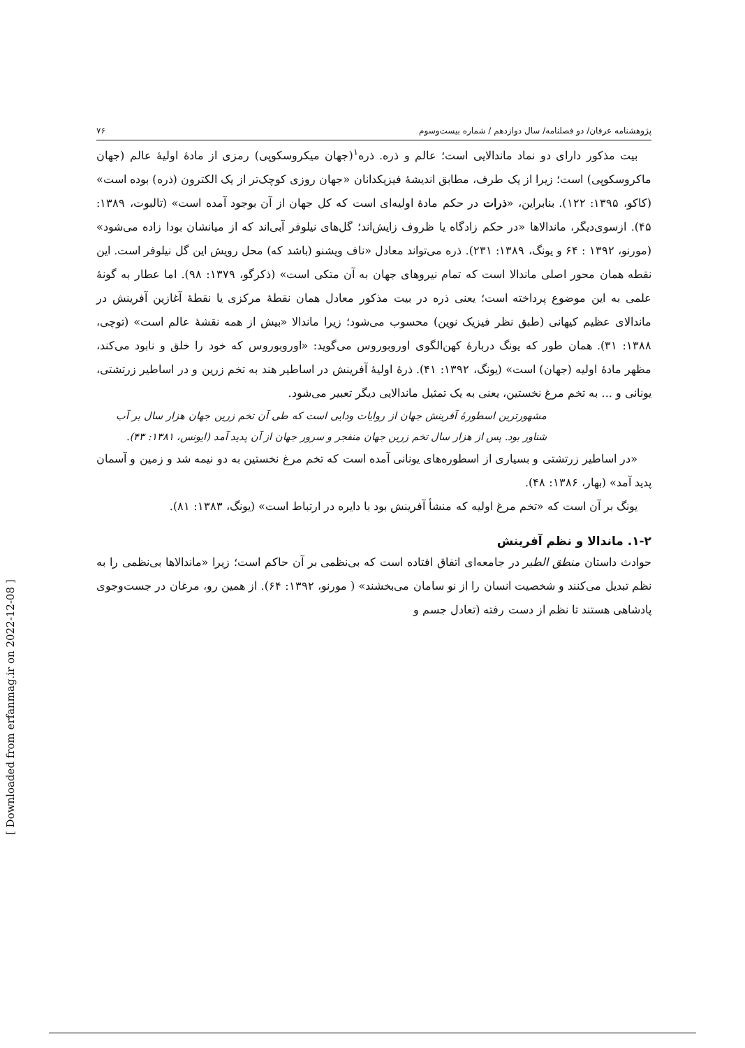پژوهشنامه عرفان/ دو فصلنامه/ سال دوازدهم / شماره بیست‌وسوم ۷۶
بیت مذکور دارای دو نماد ماندالایی است؛ عالم و ذره. ذره<sup>۱</sup>(جهان میکروسکوپی) رمزی از مادۀ اولیۀ عالم (جهان ماکروسکوپی) است؛ زیرا از یک طرف، مطابق اندیشۀ فیزیکدانان «جهان روزی کوچک‌تر از یک الکترون (ذره) بوده است» (کاکو، ۱۳۹۵: ۱۲۲). بنابراین، «ذرات در حکم مادۀ اولیه‌ای است که کل جهان از آن بوجود آمده است» (تالبوت، ۱۳۸۹: ۴۵). ازسوی‌دیگر، ماندالاها «در حکم زادگاه یا ظروف زایش‌اند؛ گل‌های نیلوفر آبی‌اند که از میانشان بودا زاده می‌شود» (مورنو، ۱۳۹۲ : ۶۴ و یونگ، ۱۳۸۹: ۲۳۱). ذره می‌تواند معادل «ناف ویشنو (باشد که) محل رویش این گل نیلوفر است. این نقطه همان محور اصلی ماندالا است که تمام نیروهای جهان به آن متکی است» (ذکرگو، ۱۳۷۹: ۹۸). اما عطار به گونۀ علمی به این موضوع پرداخته است؛ یعنی ذره در بیت مذکور معادل همان نقطۀ مرکزی یا نقطۀ آغازین آفرینش در ماندالای عظیم کیهانی (طبق نظر فیزیک نوین) محسوب می‌شود؛ زیرا ماندالا «بیش از همه نقشۀ عالم است» (توچی، ۱۳۸۸: ۳۱). همان طور که یونگ دربارۀ کهن‌الگوی اوروبوروس می‌گوید: «اوروبوروس که خود را خلق و نابود می‌کند، مظهر مادۀ اولیه (جهان) است» (یونگ، ۱۳۹۲: ۴۱). ذرۀ اولیۀ آفرینش در اساطیر هند به تخم زرین و در اساطیر زرتشتی، یونانی و ... به تخم مرغ نخستین، یعنی به یک تمثیل ماندالایی دیگر تعبیر می‌شود.
مشهورترین اسطورۀ آفرینش جهان از روایات ودایی است که طی آن تخم زرین جهان هزار سال بر آب شناور بود. پس از هزار سال تخم زرین جهان منفجر و سرور جهان از آن پدید آمد (ایونس، ۱۳۸۱: ۴۳).
«در اساطیر زرتشتی و بسیاری از اسطوره‌های یونانی آمده است که تخم مرغ نخستین به دو نیمه شد و زمین و آسمان پدید آمد» (بهار، ۱۳۸۶: ۴۸).
یونگ بر آن است که «تخم مرغ اولیه که منشأ آفرینش بود با دایره در ارتباط است» (یونگ، ۱۳۸۳: ۸۱).
۱-۲. ماندالا و نظم آفرینش
حوادث داستان منطق الطیر در جامعه‌ای اتفاق افتاده است که بی‌نظمی بر آن حاکم است؛ زیرا «ماندالاها بی‌نظمی را به نظم تبدیل می‌کنند و شخصیت انسان را از نو سامان می‌بخشند» ( مورنو، ۱۳۹۲: ۶۴). از همین رو، مرغان در جست‌وجوی پادشاهی هستند تا نظم از دست رفته (تعادل جسم و
[ Downloaded from erfanmag.ir on 2022-12-08 ]